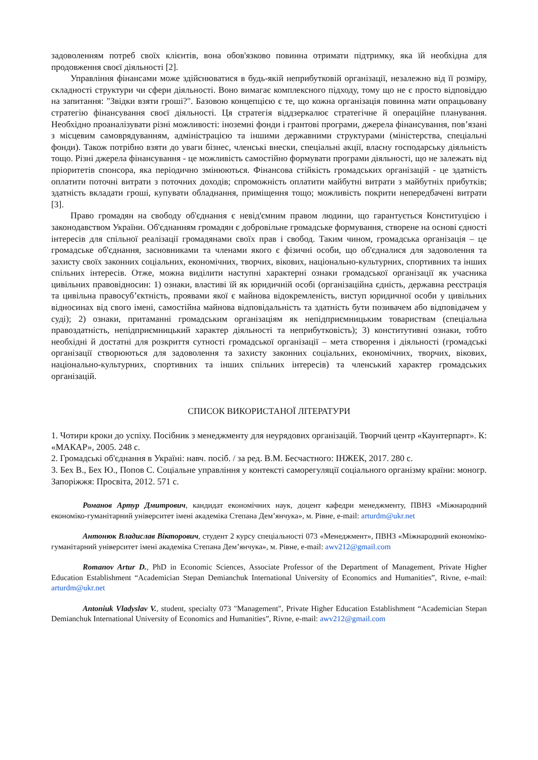задоволенням потреб своїх клієнтів, вона обов'язково повинна отримати підтримку, яка їй необхідна для продовження своєї діяльності [2].
Управління фінансами може здійснюватися в будь-якій неприбутковій організації, незалежно від її розміру, складності структури чи сфери діяльності. Воно вимагає комплексного підходу, тому що не є просто відповіддю на запитання: "Звідки взяти гроші?". Базовою концепцією є те, що кожна організація повинна мати опрацьовану стратегію фінансування своєї діяльності. Ця стратегія віддзеркалює стратегічне й операційне планування. Необхідно проаналізувати різні можливості: іноземні фонди і грантові програми, джерела фінансування, пов’язані з місцевим самоврядуванням, адміністрацією та іншими державними структурами (міністерства, спеціальні фонди). Також потрібно взяти до уваги бізнес, членські внески, спеціальні акції, власну господарську діяльність тощо. Різні джерела фінансування - це можливість самостійно формувати програми діяльності, що не залежать від пріоритетів спонсора, яка періодично змінюються. Фінансова стійкість громадських організацій - це здатність оплатити поточні витрати з поточних доходів; спроможність оплатити майбутні витрати з майбутніх прибутків; здатність вкладати гроші, купувати обладнання, приміщення тощо; можливість покрити непередбачені витрати [3].
Право громадян на свободу об'єднання є невід'ємним правом людини, що гарантується Конституцією і законодавством України. Об'єднанням громадян є добровільне громадське формування, створене на основі єдності інтересів для спільної реалізації громадянами своїх прав і свобод. Таким чином, громадська організація – це громадське об'єднання, засновниками та членами якого є фізичні особи, що об'єдналися для задоволення та захисту своїх законних соціальних, економічних, творчих, вікових, національно-культурних, спортивних та інших спільних інтересів. Отже, можна виділити наступні характерні ознаки громадської організації як учасника цивільних правовідносин: 1) ознаки, властиві їй як юридичній особі (організаційна єдність, державна реєстрація та цивільна правосуб’єктність, проявами якої є майнова відокремленість, виступ юридичної особи у цивільних відносинах від свого імені, самостійна майнова відповідальність та здатність бути позивачем або відповідачем у суді); 2) ознаки, притаманні громадським організаціям як непідприємницьким товариствам (спеціальна правоздатність, непідприємницький характер діяльності та неприбутковість); 3) конститутивні ознаки, тобто необхідні й достатні для розкриття сутності громадської організації – мета створення і діяльності (громадські організації створюються для задоволення та захисту законних соціальних, економічних, творчих, вікових, національно-культурних, спортивних та інших спільних інтересів) та членський характер громадських організацій.
СПИСОК ВИКОРИСТАНОЇ ЛІТЕРАТУРИ
1. Чотири кроки до успіху. Посібник з менеджменту для неурядових організацій. Творчий центр «Каунтерпарт». К: «МАКАР», 2005. 248 с.
2. Громадські об'єднання в Україні: навч. посіб. / за ред. В.М. Бесчастного: ІНЖЕК, 2017. 280 с.
3. Бех В., Бех Ю., Попов С. Соціальне управління у контексті саморегуляції соціального організму країни: моногр. Запоріжжя: Просвіта, 2012. 571 с.
Романов Артур Дмитрович, кандидат економічних наук, доцент кафедри менеджменту, ПВНЗ «Міжнародний економіко-гуманітарний університет імені академіка Степана Дем’янчука», м. Рівне, e-mail: arturdm@ukr.net
Антонюк Владислав Вікторович, студент 2 курсу спеціальності 073 «Менеджмент», ПВНЗ «Міжнародний економіко-гуманітарний університет імені академіка Степана Дем’янчука», м. Рівне, e-mail: awv212@gmail.com
Romanov Artur D., PhD in Economic Sciences, Associate Professor of the Department of Management, Private Higher Education Establishment “Academician Stepan Demianchuk International University of Economics and Humanities”, Rivne, e-mail: arturdm@ukr.net
Antoniuk Vladyslav V., student, specialty 073 "Management", Private Higher Education Establishment “Academician Stepan Demianchuk International University of Economics and Humanities”, Rivne, e-mail: awv212@gmail.com